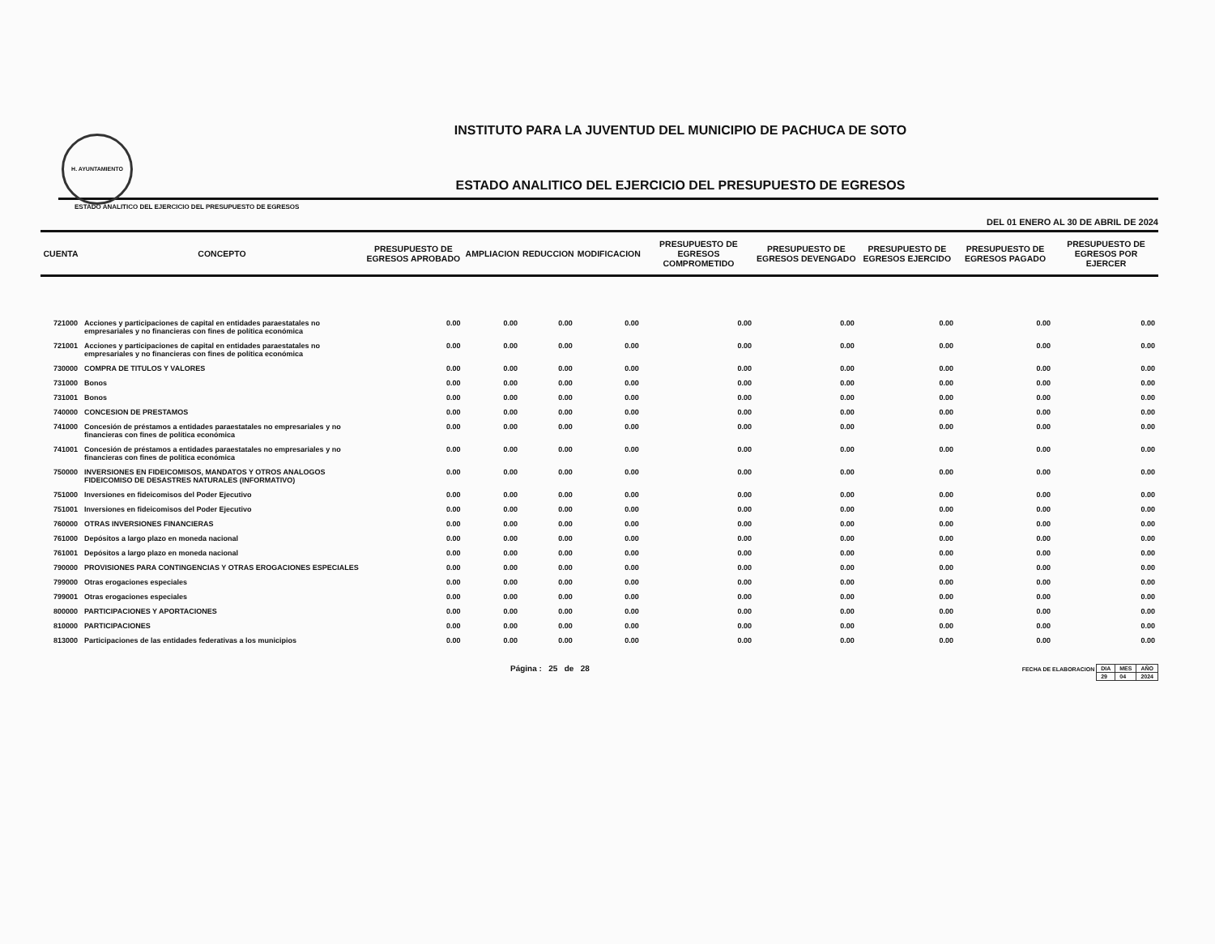H. AYUNTAMIENTO
INSTITUTO PARA LA JUVENTUD DEL MUNICIPIO DE PACHUCA DE SOTO
ESTADO ANALITICO DEL EJERCICIO DEL PRESUPUESTO DE EGRESOS
ESTADO ANALITICO DEL EJERCICIO DEL PRESUPUESTO DE EGRESOS
DEL 01 ENERO AL 30 DE ABRIL DE 2024
| CUENTA | CONCEPTO | PRESUPUESTO DE EGRESOS APROBADO | AMPLIACION | REDUCCION | MODIFICACION | PRESUPUESTO DE EGRESOS COMPROMETIDO | PRESUPUESTO DE EGRESOS DEVENGADO | PRESUPUESTO DE EGRESOS EJERCIDO | PRESUPUESTO DE EGRESOS PAGADO | PRESUPUESTO DE EGRESOS POR EJERCER |
| --- | --- | --- | --- | --- | --- | --- | --- | --- | --- | --- |
| 721000 | Acciones y participaciones de capital en entidades paraestatales no empresariales y no financieras con fines de política económica | 0.00 | 0.00 | 0.00 | 0.00 | 0.00 | 0.00 | 0.00 | 0.00 | 0.00 |
| 721001 | Acciones y participaciones de capital en entidades paraestatales no empresariales y no financieras con fines de política económica | 0.00 | 0.00 | 0.00 | 0.00 | 0.00 | 0.00 | 0.00 | 0.00 | 0.00 |
| 730000 | COMPRA DE TITULOS Y VALORES | 0.00 | 0.00 | 0.00 | 0.00 | 0.00 | 0.00 | 0.00 | 0.00 | 0.00 |
| 731000 | Bonos | 0.00 | 0.00 | 0.00 | 0.00 | 0.00 | 0.00 | 0.00 | 0.00 | 0.00 |
| 731001 | Bonos | 0.00 | 0.00 | 0.00 | 0.00 | 0.00 | 0.00 | 0.00 | 0.00 | 0.00 |
| 740000 | CONCESION DE PRESTAMOS | 0.00 | 0.00 | 0.00 | 0.00 | 0.00 | 0.00 | 0.00 | 0.00 | 0.00 |
| 741000 | Concesión de préstamos a entidades paraestatales no empresariales y no financieras con fines de política económica | 0.00 | 0.00 | 0.00 | 0.00 | 0.00 | 0.00 | 0.00 | 0.00 | 0.00 |
| 741001 | Concesión de préstamos a entidades paraestatales no empresariales y no financieras con fines de política económica | 0.00 | 0.00 | 0.00 | 0.00 | 0.00 | 0.00 | 0.00 | 0.00 | 0.00 |
| 750000 | INVERSIONES EN FIDEICOMISOS, MANDATOS Y OTROS ANALOGOS FIDEICOMISO DE DESASTRES NATURALES (INFORMATIVO) | 0.00 | 0.00 | 0.00 | 0.00 | 0.00 | 0.00 | 0.00 | 0.00 | 0.00 |
| 751000 | Inversiones en fideicomisos del Poder Ejecutivo | 0.00 | 0.00 | 0.00 | 0.00 | 0.00 | 0.00 | 0.00 | 0.00 | 0.00 |
| 751001 | Inversiones en fideicomisos del Poder Ejecutivo | 0.00 | 0.00 | 0.00 | 0.00 | 0.00 | 0.00 | 0.00 | 0.00 | 0.00 |
| 760000 | OTRAS INVERSIONES FINANCIERAS | 0.00 | 0.00 | 0.00 | 0.00 | 0.00 | 0.00 | 0.00 | 0.00 | 0.00 |
| 761000 | Depósitos a largo plazo en moneda nacional | 0.00 | 0.00 | 0.00 | 0.00 | 0.00 | 0.00 | 0.00 | 0.00 | 0.00 |
| 761001 | Depósitos a largo plazo en moneda nacional | 0.00 | 0.00 | 0.00 | 0.00 | 0.00 | 0.00 | 0.00 | 0.00 | 0.00 |
| 790000 | PROVISIONES PARA CONTINGENCIAS Y OTRAS EROGACIONES ESPECIALES | 0.00 | 0.00 | 0.00 | 0.00 | 0.00 | 0.00 | 0.00 | 0.00 | 0.00 |
| 799000 | Otras erogaciones especiales | 0.00 | 0.00 | 0.00 | 0.00 | 0.00 | 0.00 | 0.00 | 0.00 | 0.00 |
| 799001 | Otras erogaciones especiales | 0.00 | 0.00 | 0.00 | 0.00 | 0.00 | 0.00 | 0.00 | 0.00 | 0.00 |
| 800000 | PARTICIPACIONES Y APORTACIONES | 0.00 | 0.00 | 0.00 | 0.00 | 0.00 | 0.00 | 0.00 | 0.00 | 0.00 |
| 810000 | PARTICIPACIONES | 0.00 | 0.00 | 0.00 | 0.00 | 0.00 | 0.00 | 0.00 | 0.00 | 0.00 |
| 813000 | Participaciones de las entidades federativas a los municipios | 0.00 | 0.00 | 0.00 | 0.00 | 0.00 | 0.00 | 0.00 | 0.00 | 0.00 |
Página : 25 de 28
FECHA DE ELABORACION
| DIA | MES | AÑO |
| 29 | 04 | 2024 |